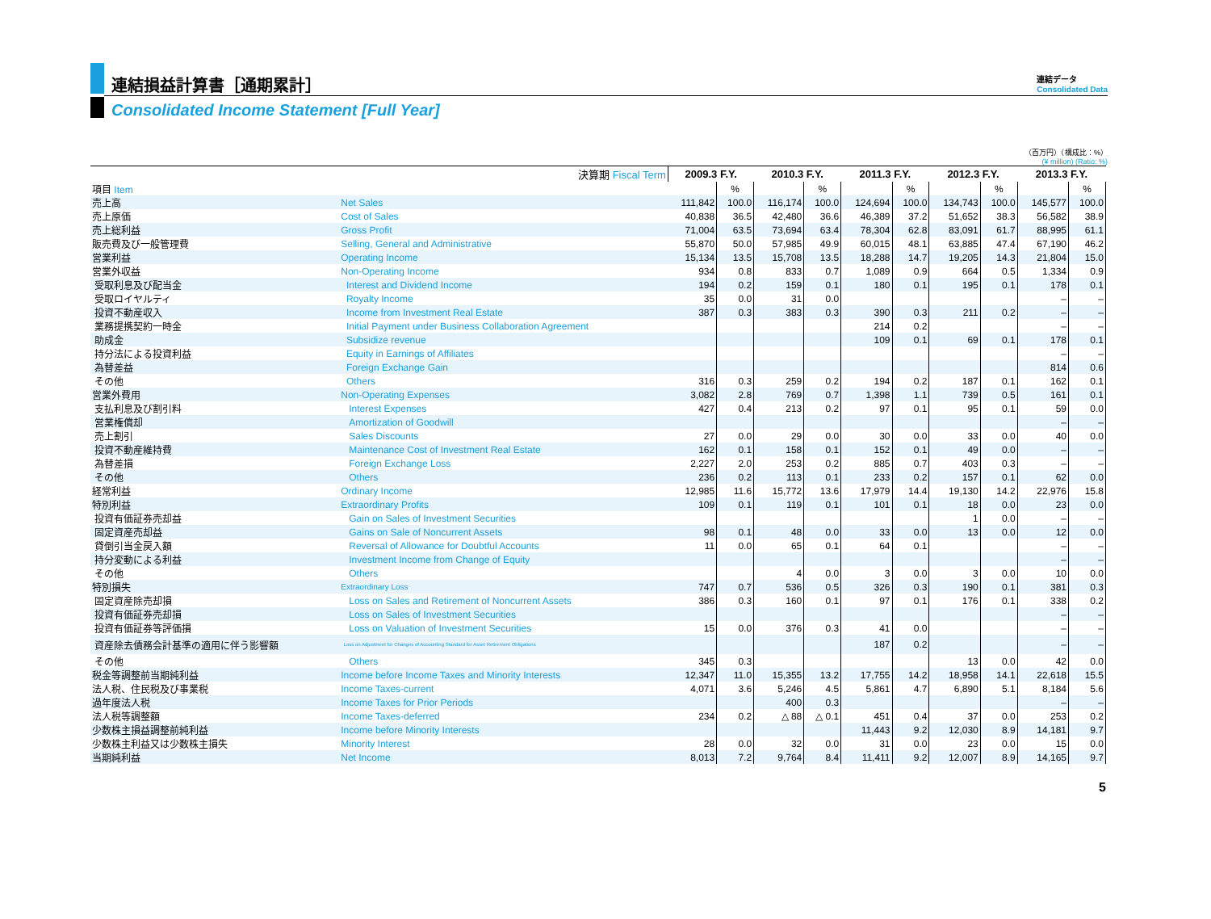連結損益計算書［通期累計］
Consolidated Income Statement [Full Year]
連結データ
Consolidated Data
（百万円）（構成比：%）
(¥ million) (Ratio: %)
| 決算期 Fiscal Term | | 2009.3 F.Y. | | 2010.3 F.Y. | | 2011.3 F.Y. | | 2012.3 F.Y. | | 2013.3 F.Y. | |
| --- | --- | --- | --- | --- | --- | --- | --- | --- | --- | --- | --- |
| 項目 Item | | | % | | % | | % | | % | | % |
| 売上高 | Net Sales | 111,842 | 100.0 | 116,174 | 100.0 | 124,694 | 100.0 | 134,743 | 100.0 | 145,577 | 100.0 |
| 売上原価 | Cost of Sales | 40,838 | 36.5 | 42,480 | 36.6 | 46,389 | 37.2 | 51,652 | 38.3 | 56,582 | 38.9 |
| 売上総利益 | Gross Profit | 71,004 | 63.5 | 73,694 | 63.4 | 78,304 | 62.8 | 83,091 | 61.7 | 88,995 | 61.1 |
| 販売費及び一般管理費 | Selling, General and Administrative | 55,870 | 50.0 | 57,985 | 49.9 | 60,015 | 48.1 | 63,885 | 47.4 | 67,190 | 46.2 |
| 営業利益 | Operating Income | 15,134 | 13.5 | 15,708 | 13.5 | 18,288 | 14.7 | 19,205 | 14.3 | 21,804 | 15.0 |
| 営業外収益 | Non-Operating Income | 934 | 0.8 | 833 | 0.7 | 1,089 | 0.9 | 664 | 0.5 | 1,334 | 0.9 |
| 受取利息及び配当金 | Interest and Dividend Income | 194 | 0.2 | 159 | 0.1 | 180 | 0.1 | 195 | 0.1 | 178 | 0.1 |
| 受取ロイヤルティ | Royalty Income | 35 | 0.0 | 31 | 0.0 | | | | | – | – |
| 投資不動産収入 | Income from Investment Real Estate | 387 | 0.3 | 383 | 0.3 | 390 | 0.3 | 211 | 0.2 | – | – |
| 業務提携契約一時金 | Initial Payment under Business Collaboration Agreement | | | | | 214 | 0.2 | | | – | – |
| 助成金 | Subsidize revenue | | | | | 109 | 0.1 | 69 | 0.1 | 178 | 0.1 |
| 持分法による投資利益 | Equity in Earnings of Affiliates | | | | | | | | | – | – |
| 為替差益 | Foreign Exchange Gain | | | | | | | | | 814 | 0.6 |
| その他 | Others | 316 | 0.3 | 259 | 0.2 | 194 | 0.2 | 187 | 0.1 | 162 | 0.1 |
| 営業外費用 | Non-Operating Expenses | 3,082 | 2.8 | 769 | 0.7 | 1,398 | 1.1 | 739 | 0.5 | 161 | 0.1 |
| 支払利息及び割引料 | Interest Expenses | 427 | 0.4 | 213 | 0.2 | 97 | 0.1 | 95 | 0.1 | 59 | 0.0 |
| 営業権償却 | Amortization of Goodwill | | | | | | | | | – | – |
| 売上割引 | Sales Discounts | 27 | 0.0 | 29 | 0.0 | 30 | 0.0 | 33 | 0.0 | 40 | 0.0 |
| 投資不動産維持費 | Maintenance Cost of Investment Real Estate | 162 | 0.1 | 158 | 0.1 | 152 | 0.1 | 49 | 0.0 | – | – |
| 為替差損 | Foreign Exchange Loss | 2,227 | 2.0 | 253 | 0.2 | 885 | 0.7 | 403 | 0.3 | – | – |
| その他 | Others | 236 | 0.2 | 113 | 0.1 | 233 | 0.2 | 157 | 0.1 | 62 | 0.0 |
| 経常利益 | Ordinary Income | 12,985 | 11.6 | 15,772 | 13.6 | 17,979 | 14.4 | 19,130 | 14.2 | 22,976 | 15.8 |
| 特別利益 | Extraordinary Profits | 109 | 0.1 | 119 | 0.1 | 101 | 0.1 | 18 | 0.0 | 23 | 0.0 |
| 投資有価証券売却益 | Gain on Sales of Investment Securities | | | | | | | 1 | 0.0 | – | – |
| 固定資産売却益 | Gains on Sale of Noncurrent Assets | 98 | 0.1 | 48 | 0.0 | 33 | 0.0 | 13 | 0.0 | 12 | 0.0 |
| 貸倒引当金戻入額 | Reversal of Allowance for Doubtful Accounts | 11 | 0.0 | 65 | 0.1 | 64 | 0.1 | | | – | – |
| 持分変動による利益 | Investment Income from Change of Equity | | | | | | | | | – | – |
| その他 | Others | | | 4 | 0.0 | 3 | 0.0 | 3 | 0.0 | 10 | 0.0 |
| 特別損失 | Extraordinary Loss | 747 | 0.7 | 536 | 0.5 | 326 | 0.3 | 190 | 0.1 | 381 | 0.3 |
| 固定資産除売却損 | Loss on Sales and Retirement of Noncurrent Assets | 386 | 0.3 | 160 | 0.1 | 97 | 0.1 | 176 | 0.1 | 338 | 0.2 |
| 投資有価証券売却損 | Loss on Sales of Investment Securities | | | | | | | | | – | – |
| 投資有価証券等評価損 | Loss on Valuation of Investment Securities | 15 | 0.0 | 376 | 0.3 | 41 | 0.0 | | | – | – |
| 資産除去債務会計基準の適用に伴う影響額 | Loss on Adjustment for Changes of Accounting Standard for Asset Retirement Obligations | | | | | 187 | 0.2 | | | – | – |
| その他 | Others | 345 | 0.3 | | | | | 13 | 0.0 | 42 | 0.0 |
| 税金等調整前当期純利益 | Income before Income Taxes and Minority Interests | 12,347 | 11.0 | 15,355 | 13.2 | 17,755 | 14.2 | 18,958 | 14.1 | 22,618 | 15.5 |
| 法人税、住民税及び事業税 | Income Taxes-current | 4,071 | 3.6 | 5,246 | 4.5 | 5,861 | 4.7 | 6,890 | 5.1 | 8,184 | 5.6 |
| 過年度法人税 | Income Taxes for Prior Periods | | | 400 | 0.3 | | | | | – | – |
| 法人税等調整額 | Income Taxes-deferred | 234 | 0.2 | △ 88 | △ 0.1 | 451 | 0.4 | 37 | 0.0 | 253 | 0.2 |
| 少数株主損益調整前純利益 | Income before Minority Interests | | | | | 11,443 | 9.2 | 12,030 | 8.9 | 14,181 | 9.7 |
| 少数株主利益又は少数株主損失 | Minority Interest | 28 | 0.0 | 32 | 0.0 | 31 | 0.0 | 23 | 0.0 | 15 | 0.0 |
| 当期純利益 | Net Income | 8,013 | 7.2 | 9,764 | 8.4 | 11,411 | 9.2 | 12,007 | 8.9 | 14,165 | 9.7 |
5